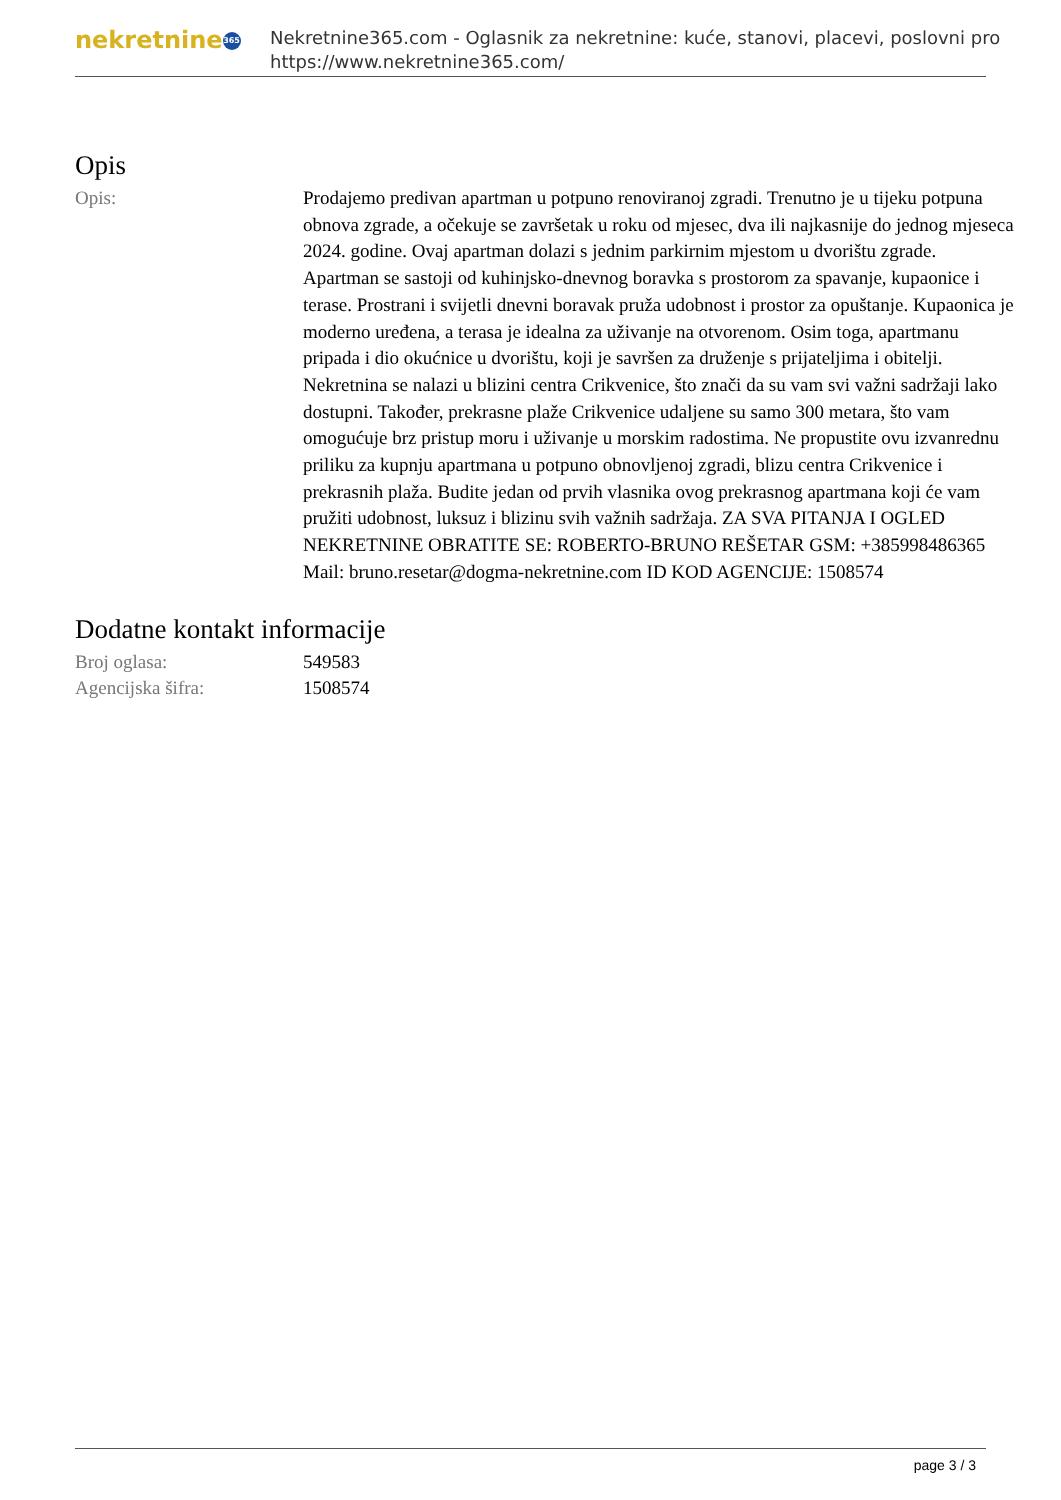nekretnine 365
Nekretnine365.com - Oglasnik za nekretnine: kuće, stanovi, placevi, poslovni pro
https://www.nekretnine365.com/
Opis
| Opis: | Prodajemo predivan apartman u potpuno renoviranoj zgradi. Trenutno je u tijeku potpuna obnova zgrade, a očekuje se završetak u roku od mjesec, dva ili najkasnije do jednog mjeseca 2024. godine. Ovaj apartman dolazi s jednim parkirnim mjestom u dvorištu zgrade. Apartman se sastoji od kuhinjsko-dnevnog boravka s prostorom za spavanje, kupaonice i terase. Prostrani i svijetli dnevni boravak pruža udobnost i prostor za opuštanje. Kupaonica je moderno uređena, a terasa je idealna za uživanje na otvorenom. Osim toga, apartmanu pripada i dio okućnice u dvorištu, koji je savršen za druženje s prijateljima i obitelji. Nekretnina se nalazi u blizini centra Crikvenice, što znači da su vam svi važni sadržaji lako dostupni. Također, prekrasne plaže Crikvenice udaljene su samo 300 metara, što vam omogućuje brz pristup moru i uživanje u morskim radostima. Ne propustite ovu izvanrednu priliku za kupnju apartmana u potpuno obnovljenoj zgradi, blizu centra Crikvenice i prekrasnih plaža. Budite jedan od prvih vlasnika ovog prekrasnog apartmana koji će vam pružiti udobnost, luksuz i blizinu svih važnih sadržaja. ZA SVA PITANJA I OGLED NEKRETNINE OBRATITE SE: ROBERTO-BRUNO REŠETAR GSM: +385998486365 Mail: bruno.resetar@dogma-nekretnine.com ID KOD AGENCIJE: 1508574 |
Dodatne kontakt informacije
| Broj oglasa: | 549583 |
| Agencijska šifra: | 1508574 |
page 3 / 3